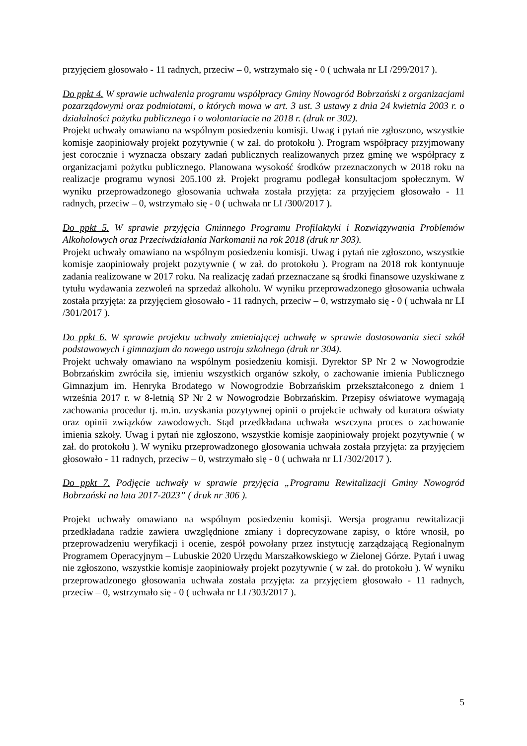przyjęciem głosowało - 11 radnych, przeciw – 0, wstrzymało się - 0 ( uchwała nr LI /299/2017 ).
Do ppkt 4. W sprawie uchwalenia programu współpracy Gminy Nowogród Bobrzański z organizacjami pozarządowymi oraz podmiotami, o których mowa w art. 3 ust. 3 ustawy z dnia 24 kwietnia 2003 r. o działalności pożytku publicznego i o wolontariacie na 2018 r. (druk nr 302).
Projekt uchwały omawiano na wspólnym posiedzeniu komisji. Uwag i pytań nie zgłoszono, wszystkie komisje zaopiniowały projekt pozytywnie ( w zał. do protokołu ). Program współpracy przyjmowany jest corocznie i wyznacza obszary zadań publicznych realizowanych przez gminę we współpracy z organizacjami pożytku publicznego. Planowana wysokość środków przeznaczonych w 2018 roku na realizacje programu wynosi 205.100 zł. Projekt programu podlegał konsultacjom społecznym. W wyniku przeprowadzonego głosowania uchwała została przyjęta: za przyjęciem głosowało - 11 radnych, przeciw – 0, wstrzymało się - 0 ( uchwała nr LI /300/2017 ).
Do ppkt 5. W sprawie przyjęcia Gminnego Programu Profilaktyki i Rozwiązywania Problemów Alkoholowych oraz Przeciwdziałania Narkomanii na rok 2018 (druk nr 303).
Projekt uchwały omawiano na wspólnym posiedzeniu komisji. Uwag i pytań nie zgłoszono, wszystkie komisje zaopiniowały projekt pozytywnie ( w zał. do protokołu ). Program na 2018 rok kontynuuje zadania realizowane w 2017 roku. Na realizację zadań przeznaczane są środki finansowe uzyskiwane z tytułu wydawania zezwoleń na sprzedaż alkoholu. W wyniku przeprowadzonego głosowania uchwała została przyjęta: za przyjęciem głosowało - 11 radnych, przeciw – 0, wstrzymało się - 0 ( uchwała nr LI /301/2017 ).
Do ppkt 6. W sprawie projektu uchwały zmieniającej uchwałę w sprawie dostosowania sieci szkół podstawowych i gimnazjum do nowego ustroju szkolnego (druk nr 304).
Projekt uchwały omawiano na wspólnym posiedzeniu komisji. Dyrektor SP Nr 2 w Nowogrodzie Bobrzańskim zwróciła się, imieniu wszystkich organów szkoły, o zachowanie imienia Publicznego Gimnazjum im. Henryka Brodatego w Nowogrodzie Bobrzańskim przekształconego z dniem 1 września 2017 r. w 8-letnią SP Nr 2 w Nowogrodzie Bobrzańskim. Przepisy oświatowe wymagają zachowania procedur tj. m.in. uzyskania pozytywnej opinii o projekcie uchwały od kuratora oświaty oraz opinii związków zawodowych. Stąd przedkładana uchwała wszczyna proces o zachowanie imienia szkoły. Uwag i pytań nie zgłoszono, wszystkie komisje zaopiniowały projekt pozytywnie ( w zał. do protokołu ). W wyniku przeprowadzonego głosowania uchwała została przyjęta: za przyjęciem głosowało - 11 radnych, przeciw – 0, wstrzymało się - 0 ( uchwała nr LI /302/2017 ).
Do ppkt 7. Podjęcie uchwały w sprawie przyjęcia „Programu Rewitalizacji Gminy Nowogród Bobrzański na lata 2017-2023” ( druk nr 306 ).
Projekt uchwały omawiano na wspólnym posiedzeniu komisji. Wersja programu rewitalizacji przedkładana radzie zawiera uwzględnione zmiany i doprecyzowane zapisy, o które wnosił, po przeprowadzeniu weryfikacji i ocenie, zespół powołany przez instytucję zarządzającą Regionalnym Programem Operacyjnym – Lubuskie 2020 Urzędu Marszałkowskiego w Zielonej Górze. Pytań i uwag nie zgłoszono, wszystkie komisje zaopiniowały projekt pozytywnie ( w zał. do protokołu ). W wyniku przeprowadzonego głosowania uchwała została przyjęta: za przyjęciem głosowało - 11 radnych, przeciw – 0, wstrzymało się - 0 ( uchwała nr LI /303/2017 ).
5